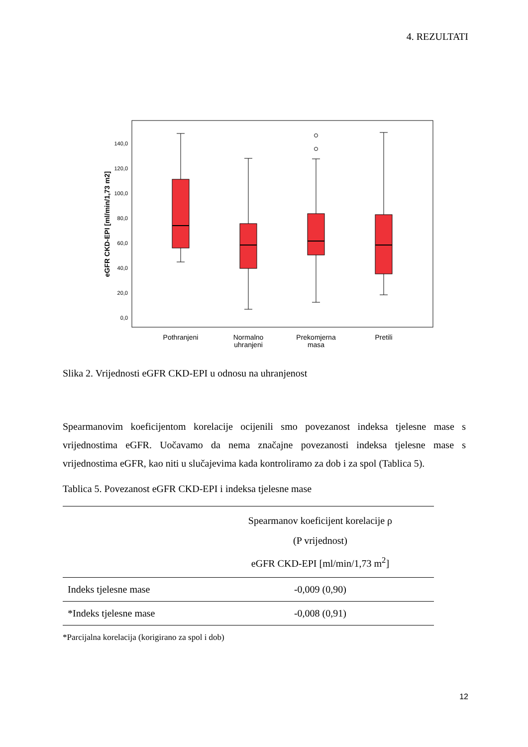4. REZULTATI
eGFR CKD-EPI [ml/min/1,73 m2]
0,0
20,0
40,0
60,0
80,0
100,0
120,0
140,0
Pothranjeni
Normalno
uhranjeni
Prekomjerna
masa
Pretili
Slika 2. Vrijednosti eGFR CKD-EPI u odnosu na uhranjenost
Spearmanovim koeficijentom korelacije ocijenili smo povezanost indeksa tjelesne mase s vrijednostima eGFR. Uočavamo da nema značajne povezanosti indeksa tjelesne mase s vrijednostima eGFR, kao niti u slučajevima kada kontroliramo za dob i za spol (Tablica 5).
Tablica 5. Povezanost eGFR CKD-EPI i indeksa tjelesne mase
| | Spearmanov koeficijent korelacije ρ (P vrijednost) eGFR CKD-EPI [ml/min/1,73 m<sup>2</sup>] |
| --- | --- |
| Indeks tjelesne mase | -0,009 (0,90) |
| *Indeks tjelesne mase | -0,008 (0,91) |
*Parcijalna korelacija (korigirano za spol i dob)
12